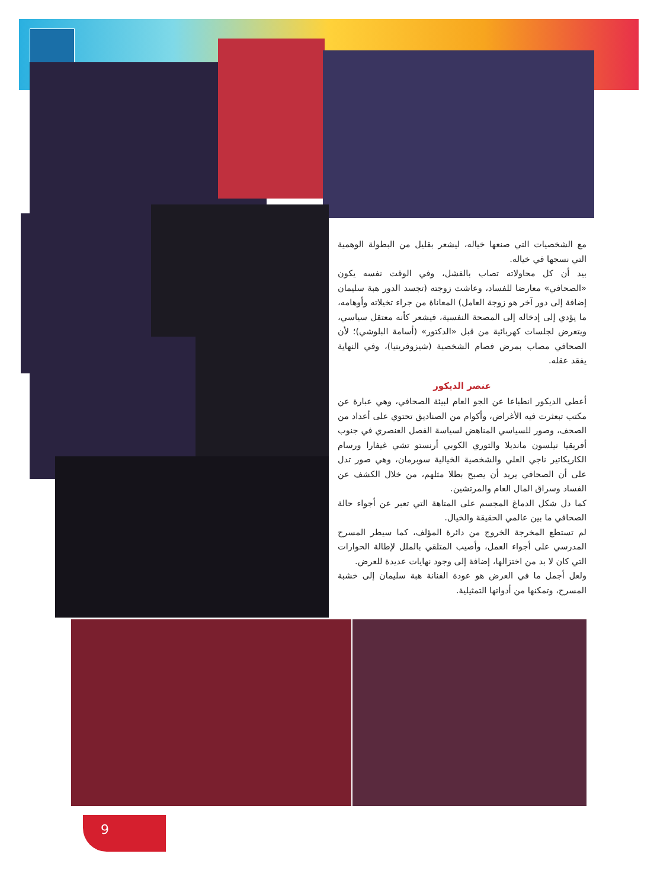مع الشخصيات التي صنعها خياله، ليشعر بقليل من البطولة الوهمية التي نسجها في خياله.
بيد أن كل محاولاته تصاب بالفشل، وفي الوقت نفسه يكون «الصحافي» معارضا للفساد، وعاشت زوجته (تجسد الدور هبة سليمان إضافة إلى دور آخر هو زوجة العامل) المعاناة من جراء تخيلاته وأوهامه، ما يؤدي إلى إدخاله إلى المصحة النفسية، فيشعر كأنه معتقل سياسي، ويتعرض لجلسات كهربائية من قبل «الدكتور» (أسامة البلوشي)؛ لأن الصحافي مصاب بمرض فصام الشخصية (شيزوفرينيا)، وفي النهاية يفقد عقله.
عنصر الديكور
أعطى الديكور انطباعا عن الجو العام لبيئة الصحافي، وهي عبارة عن مكتب تبعثرت فيه الأغراض، وأكوام من الصناديق تحتوي على أعداد من الصحف، وصور للسياسي المناهض لسياسة الفصل العنصري في جنوب أفريقيا نيلسون مانديلا والثوري الكوبي أرنستو تشي غيفارا ورسام الكاريكاتير ناجي العلي والشخصية الخيالية سوبرمان، وهي صور تدل على أن الصحافي يريد أن يصبح بطلا مثلهم، من خلال الكشف عن الفساد وسراق المال العام والمرتشين.
كما دل شكل الدماغ المجسم على المتاهة التي تعبر عن أجواء حالة الصحافي ما بين عالمي الحقيقة والخيال.
لم تستطع المخرجة الخروج من دائرة المؤلف، كما سيطر المسرح المدرسي على أجواء العمل، وأصيب المتلقي بالملل لإطالة الحوارات التي كان لا بد من اختزالها، إضافة إلى وجود نهايات عديدة للعرض.
ولعل أجمل ما في العرض هو عودة الفنانة هبة سليمان إلى خشبة المسرح، وتمكنها من أدواتها التمثيلية.
9